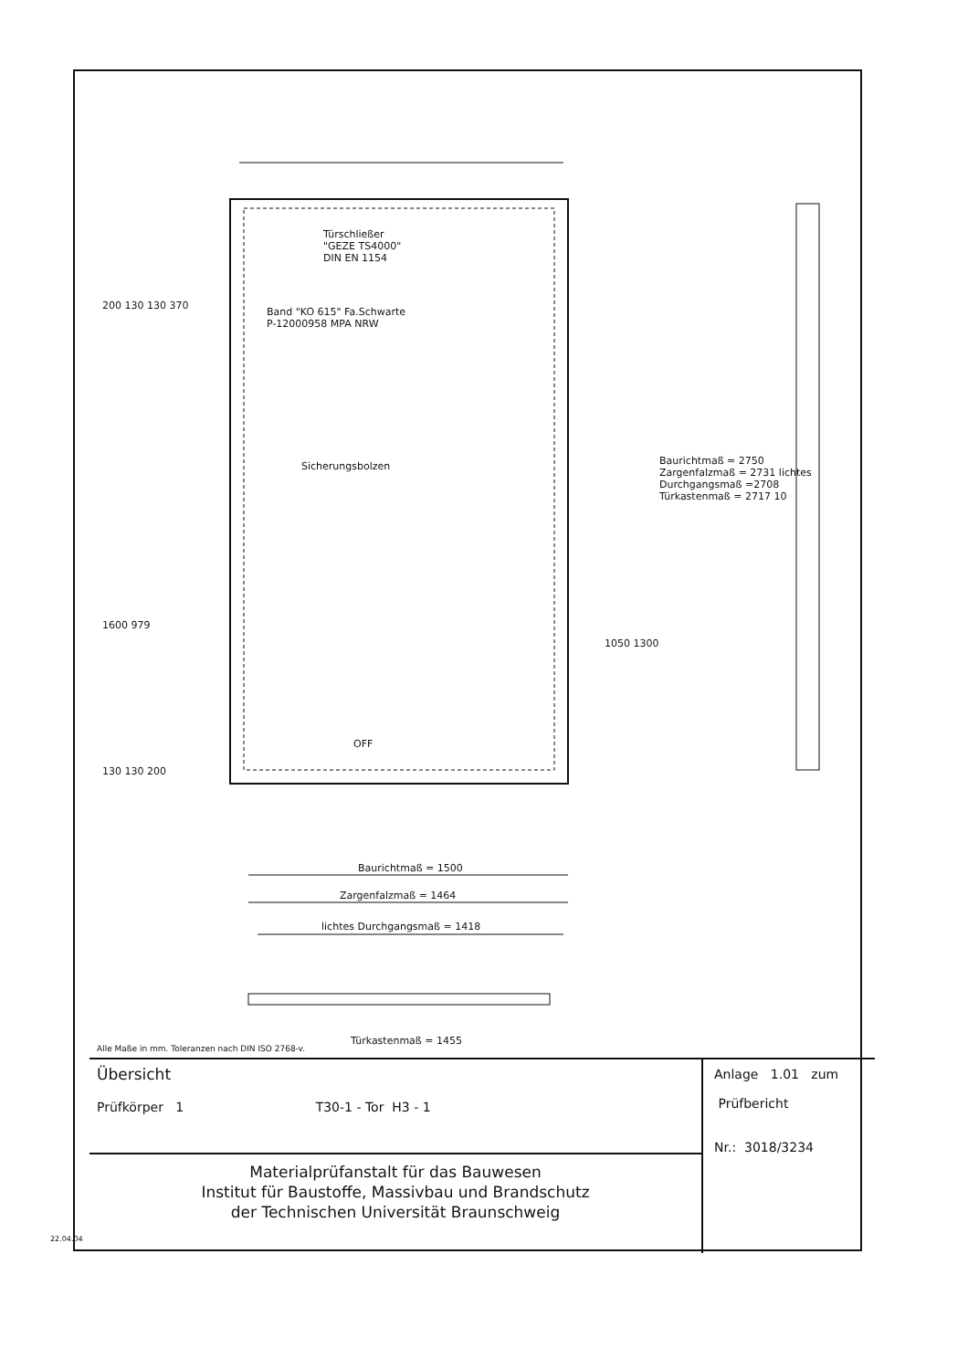Türschließer
"GEZE TS4000"
DIN EN 1154
Band "KO 615" Fa.Schwarte
P-12000958 MPA NRW
Sicherungsbolzen
200 130 130 370
1600 979
1050 1300
130 130 200
OFF
Baurichtmaß = 2750 Zargenfalzmaß = 2731 lichtes Durchgangsmaß =2708 Türkastenmaß = 2717 10
Baurichtmaß = 1500
Zargenfalzmaß = 1464
lichtes Durchgangsmaß = 1418
Türkastenmaß = 1455
Alle Maße in mm. Toleranzen nach DIN ISO 2768-v.
Übersicht
Prüfkörper 1 T30-1 - Tor H3 - 1
Materialprüfanstalt für das Bauwesen
Institut für Baustoffe, Massivbau und Brandschutz
der Technischen Universität Braunschweig
Anlage 1.01 zum
Prüfbericht
Nr.: 3018/3234
22.04.04